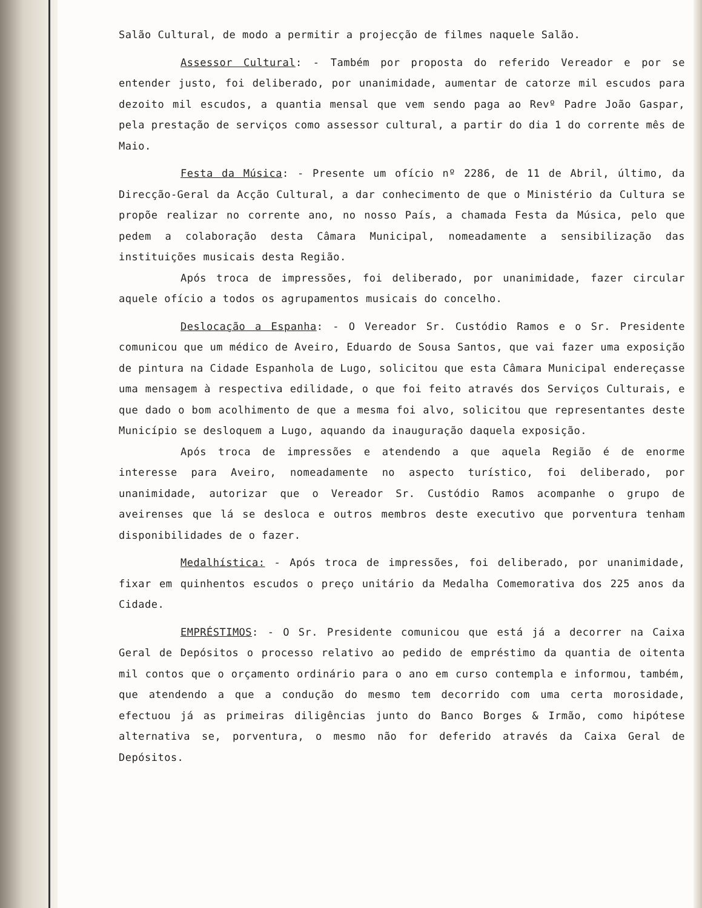Salão Cultural, de modo a permitir a projecção de filmes naquele Salão.
Assessor Cultural: - Também por proposta do referido Vereador e por se entender justo, foi deliberado, por unanimidade, aumentar de catorze mil escudos para dezoito mil escudos, a quantia mensal que vem sendo paga ao Revº Padre João Gaspar, pela prestação de serviços como assessor cultural, a partir do dia 1 do corrente mês de Maio.
Festa da Música: - Presente um ofício nº 2286, de 11 de Abril, último, da Direcção-Geral da Acção Cultural, a dar conhecimento de que o Ministério da Cultura se propõe realizar no corrente ano, no nosso País, a chamada Festa da Música, pelo que pedem a colaboração desta Câmara Municipal, nomeadamente a sensibilização das instituições musicais desta Região.
Após troca de impressões, foi deliberado, por unanimidade, fazer circular aquele ofício a todos os agrupamentos musicais do concelho.
Deslocação a Espanha: - O Vereador Sr. Custódio Ramos e o Sr. Presidente comunicou que um médico de Aveiro, Eduardo de Sousa Santos, que vai fazer uma exposição de pintura na Cidade Espanhola de Lugo, solicitou que esta Câmara Municipal endereçasse uma mensagem à respectiva edilidade, o que foi feito através dos Serviços Culturais, e que dado o bom acolhimento de que a mesma foi alvo, solicitou que representantes deste Município se desloquem a Lugo, aquando da inauguração daquela exposição.
Após troca de impressões e atendendo a que aquela Região é de enorme interesse para Aveiro, nomeadamente no aspecto turístico, foi deliberado, por unanimidade, autorizar que o Vereador Sr. Custódio Ramos acompanhe o grupo de aveirenses que lá se desloca e outros membros deste executivo que porventura tenham disponibilidades de o fazer.
Medalhística: - Após troca de impressões, foi deliberado, por unanimidade, fixar em quinhentos escudos o preço unitário da Medalha Comemorativa dos 225 anos da Cidade.
EMPRÉSTIMOS: - O Sr. Presidente comunicou que está já a decorrer na Caixa Geral de Depósitos o processo relativo ao pedido de empréstimo da quantia de oitenta mil contos que o orçamento ordinário para o ano em curso contempla e informou, também, que atendendo a que a condução do mesmo tem decorrido com uma certa morosidade, efectuou já as primeiras diligências junto do Banco Borges & Irmão, como hipótese alternativa se, porventura, o mesmo não for deferido através da Caixa Geral de Depósitos.